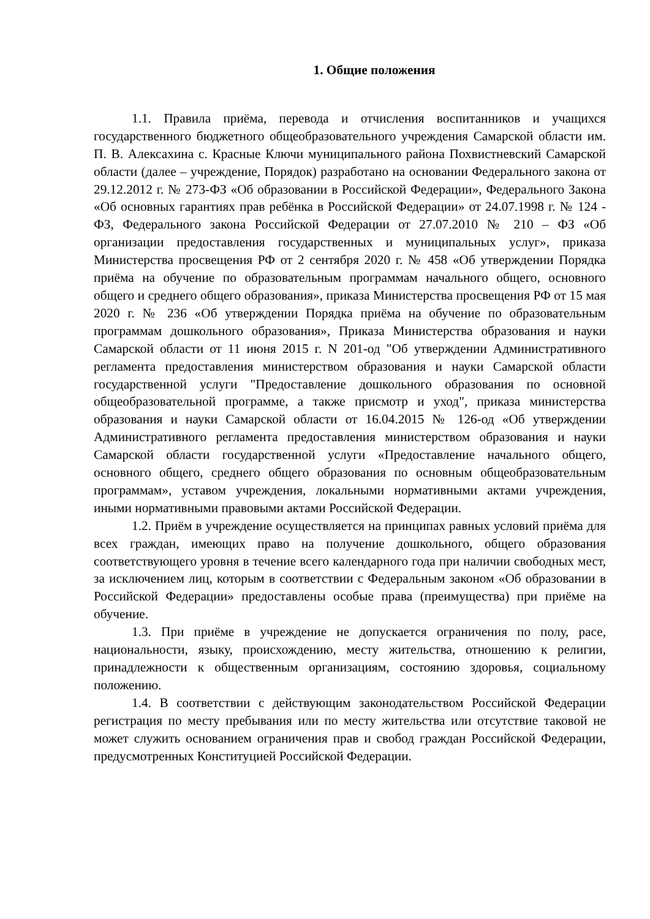1. Общие положения
1.1. Правила приёма, перевода и отчисления воспитанников и учащихся государственного бюджетного общеобразовательного учреждения Самарской области им. П. В. Алексахина с. Красные Ключи муниципального района Похвистневский Самарской области (далее – учреждение, Порядок) разработано на основании Федерального закона от 29.12.2012 г. № 273-ФЗ «Об образовании в Российской Федерации», Федерального Закона «Об основных гарантиях прав ребёнка в Российской Федерации» от 24.07.1998 г. № 124 - ФЗ, Федерального закона Российской Федерации от 27.07.2010 № 210 – ФЗ «Об организации предоставления государственных и муниципальных услуг», приказа Министерства просвещения РФ от 2 сентября 2020 г. № 458 «Об утверждении Порядка приёма на обучение по образовательным программам начального общего, основного общего и среднего общего образования», приказа Министерства просвещения РФ от 15 мая 2020 г. № 236 «Об утверждении Порядка приёма на обучение по образовательным программам дошкольного образования», Приказа Министерства образования и науки Самарской области от 11 июня 2015 г. N 201-од "Об утверждении Административного регламента предоставления министерством образования и науки Самарской области государственной услуги "Предоставление дошкольного образования по основной общеобразовательной программе, а также присмотр и уход", приказа министерства образования и науки Самарской области от 16.04.2015 № 126-од «Об утверждении Административного регламента предоставления министерством образования и науки Самарской области государственной услуги «Предоставление начального общего, основного общего, среднего общего образования по основным общеобразовательным программам», уставом учреждения, локальными нормативными актами учреждения, иными нормативными правовыми актами Российской Федерации.
1.2. Приём в учреждение осуществляется на принципах равных условий приёма для всех граждан, имеющих право на получение дошкольного, общего образования соответствующего уровня в течение всего календарного года при наличии свободных мест, за исключением лиц, которым в соответствии с Федеральным законом «Об образовании в Российской Федерации» предоставлены особые права (преимущества) при приёме на обучение.
1.3. При приёме в учреждение не допускается ограничения по полу, расе, национальности, языку, происхождению, месту жительства, отношению к религии, принадлежности к общественным организациям, состоянию здоровья, социальному положению.
1.4. В соответствии с действующим законодательством Российской Федерации регистрация по месту пребывания или по месту жительства или отсутствие таковой не может служить основанием ограничения прав и свобод граждан Российской Федерации, предусмотренных Конституцией Российской Федерации.